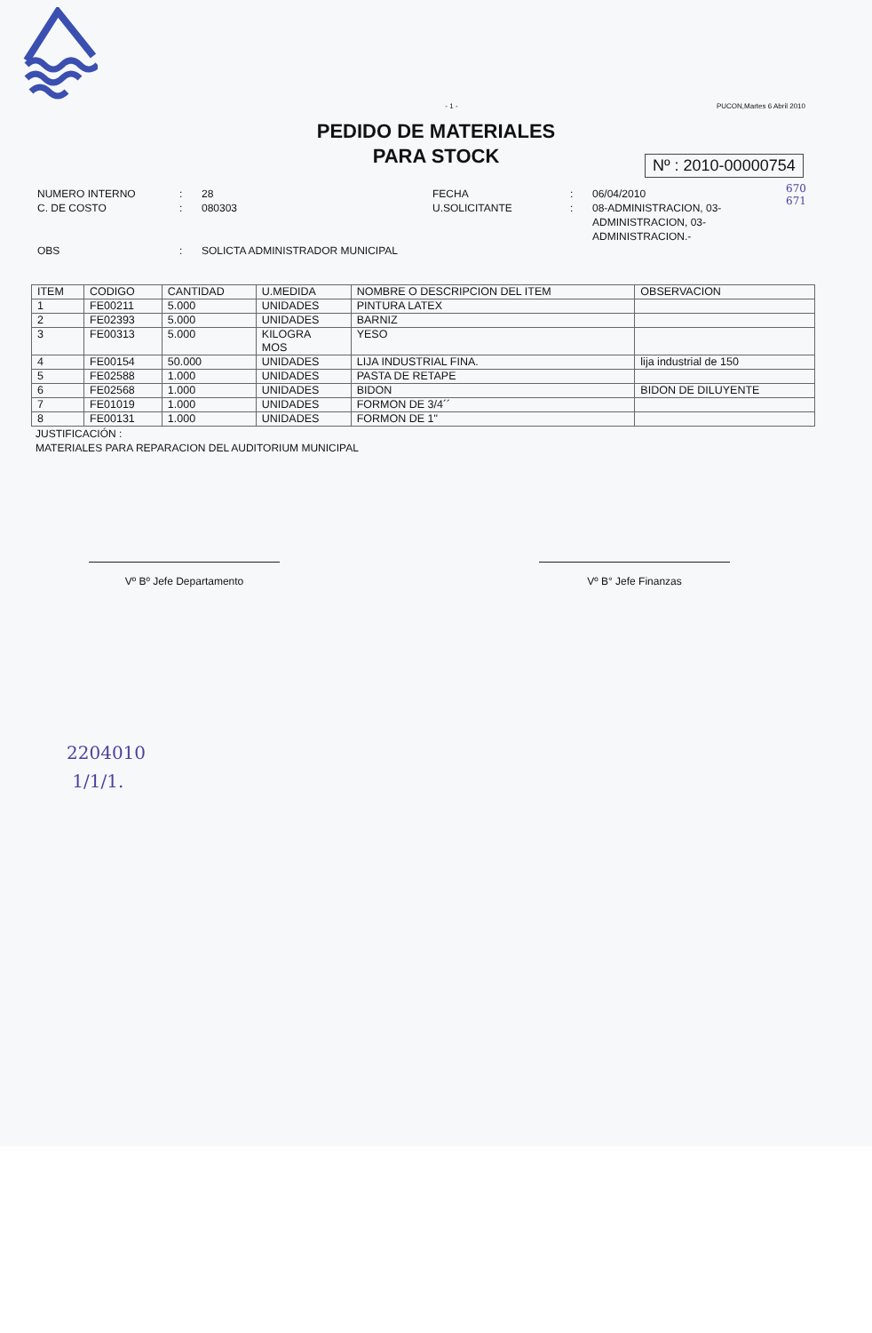- 1 - PUCON,Martes 6 Abril 2010
PEDIDO DE MATERIALES
PARA STOCK
Nº : 2010-00000754
670
671
NUMERO INTERNO: 28 FECHA: 06/04/2010 C. DE COSTO: 080303 U.SOLICITANTE: 08-ADMINISTRACION, 03-ADMINISTRACION, 03-ADMINISTRACION.- OBS: SOLICTA ADMINISTRADOR MUNICIPAL
| ITEM | CODIGO | CANTIDAD | U.MEDIDA | NOMBRE O DESCRIPCION DEL ITEM | OBSERVACION |
| --- | --- | --- | --- | --- | --- |
| 1 | FE00211 | 5.000 | UNIDADES | PINTURA LATEX | |
| 2 | FE02393 | 5.000 | UNIDADES | BARNIZ | |
| 3 | FE00313 | 5.000 | KILOGRA MOS | YESO | |
| 4 | FE00154 | 50.000 | UNIDADES | LIJA INDUSTRIAL FINA. | lija industrial de 150 |
| 5 | FE02588 | 1.000 | UNIDADES | PASTA DE RETAPE | |
| 6 | FE02568 | 1.000 | UNIDADES | BIDON | BIDON DE DILUYENTE |
| 7 | FE01019 | 1.000 | UNIDADES | FORMON DE 3/4´´ | |
| 8 | FE00131 | 1.000 | UNIDADES | FORMON DE 1" | |
JUSTIFICACIÓN :
MATERIALES PARA REPARACION DEL AUDITORIUM MUNICIPAL
Vº Bº Jefe Departamento Vº B° Jefe Finanzas
2204010
1/1/1.